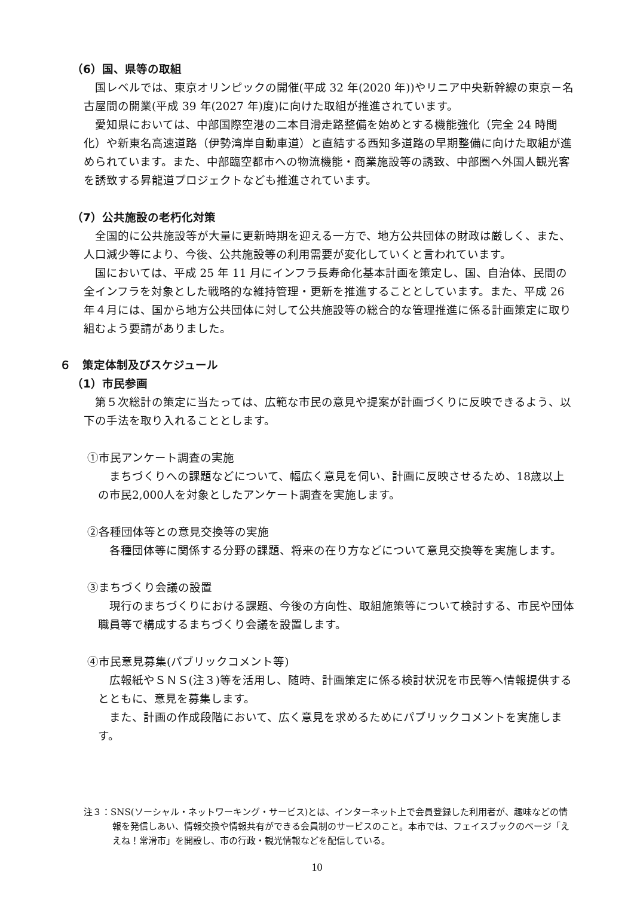（6）国、県等の取組
国レベルでは、東京オリンピックの開催(平成 32 年(2020 年))やリニア中央新幹線の東京－名古屋間の開業(平成 39 年(2027 年)度)に向けた取組が推進されています。
愛知県においては、中部国際空港の二本目滑走路整備を始めとする機能強化（完全 24 時間化）や新東名高速道路（伊勢湾岸自動車道）と直結する西知多道路の早期整備に向けた取組が進められています。また、中部臨空都市への物流機能・商業施設等の誘致、中部圏へ外国人観光客を誘致する昇龍道プロジェクトなども推進されています。
（7）公共施設の老朽化対策
全国的に公共施設等が大量に更新時期を迎える一方で、地方公共団体の財政は厳しく、また、人口減少等により、今後、公共施設等の利用需要が変化していくと言われています。
国においては、平成 25 年 11 月にインフラ長寿命化基本計画を策定し、国、自治体、民間の全インフラを対象とした戦略的な維持管理・更新を推進することとしています。また、平成 26 年４月には、国から地方公共団体に対して公共施設等の総合的な管理推進に係る計画策定に取り組むよう要請がありました。
６　策定体制及びスケジュール
（1）市民参画
第５次総計の策定に当たっては、広範な市民の意見や提案が計画づくりに反映できるよう、以下の手法を取り入れることとします。
①市民アンケート調査の実施
まちづくりへの課題などについて、幅広く意見を伺い、計画に反映させるため、18歳以上の市民2,000人を対象としたアンケート調査を実施します。
②各種団体等との意見交換等の実施
各種団体等に関係する分野の課題、将来の在り方などについて意見交換等を実施します。
③まちづくり会議の設置
現行のまちづくりにおける課題、今後の方向性、取組施策等について検討する、市民や団体職員等で構成するまちづくり会議を設置します。
④市民意見募集(パブリックコメント等)
広報紙やＳＮＳ(注３)等を活用し、随時、計画策定に係る検討状況を市民等へ情報提供するとともに、意見を募集します。
また、計画の作成段階において、広く意見を求めるためにパブリックコメントを実施します。
注３：SNS(ソーシャル・ネットワーキング・サービス)とは、インターネット上で会員登録した利用者が、趣味などの情報を発信しあい、情報交換や情報共有ができる会員制のサービスのこと。本市では、フェイスブックのページ「ええね！常滑市」を開設し、市の行政・観光情報などを配信している。
10